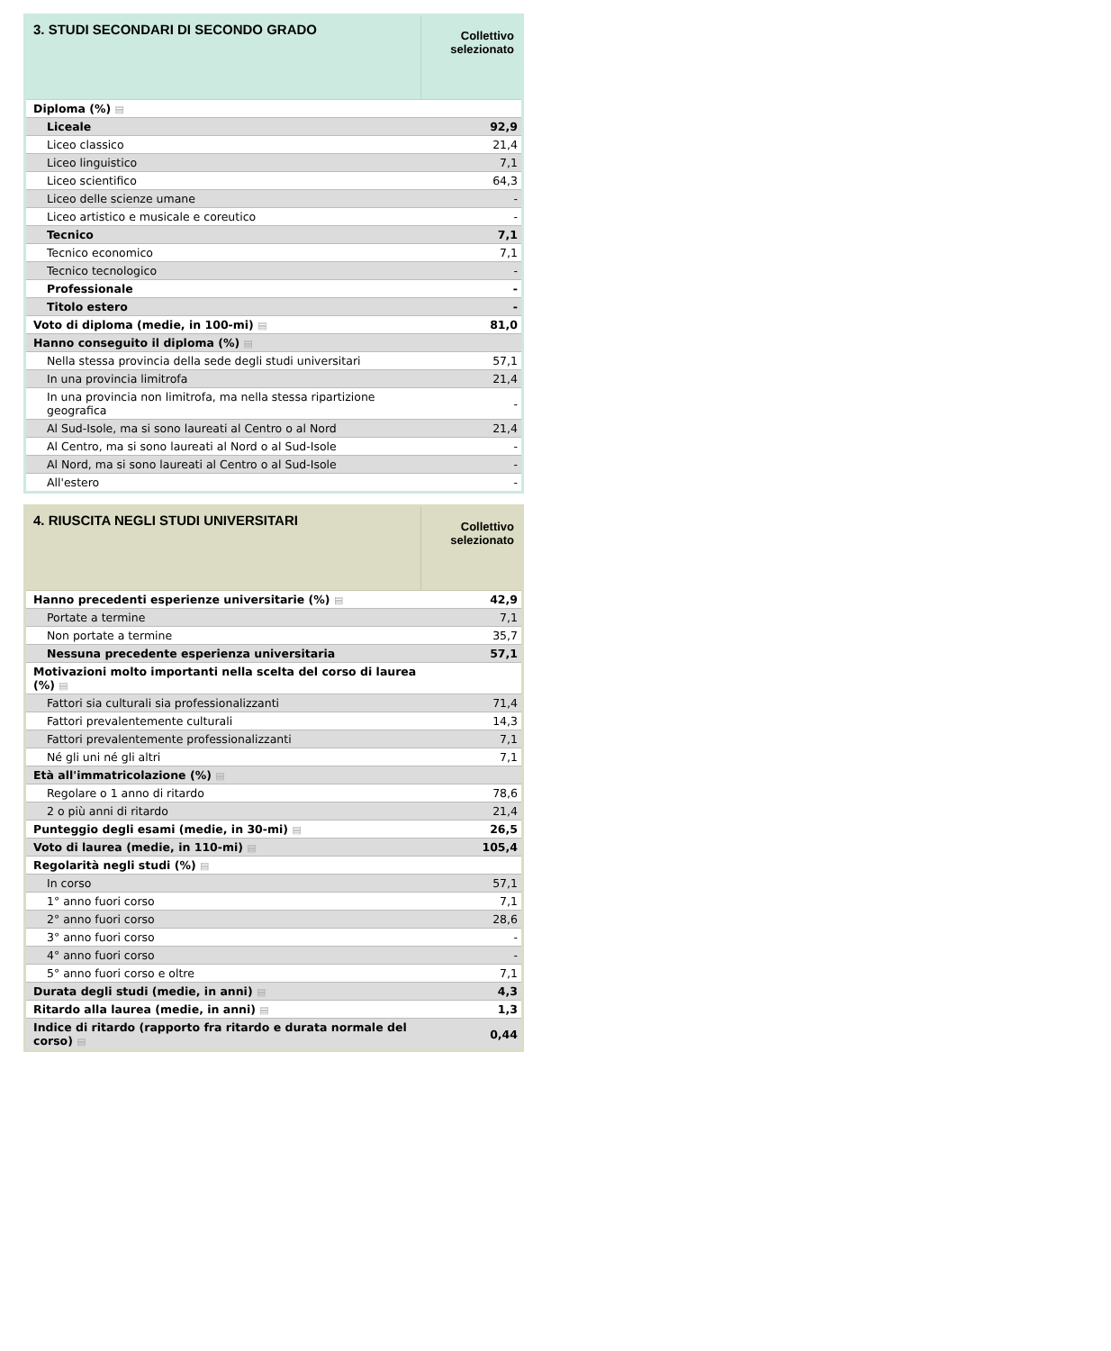| 3. STUDI SECONDARI DI SECONDO GRADO | Collettivo selezionato |
| --- | --- |
| Diploma (%) ▤ | |
| Liceale | 92,9 |
| Liceo classico | 21,4 |
| Liceo linguistico | 7,1 |
| Liceo scientifico | 64,3 |
| Liceo delle scienze umane | - |
| Liceo artistico e musicale e coreutico | - |
| Tecnico | 7,1 |
| Tecnico economico | 7,1 |
| Tecnico tecnologico | - |
| Professionale | - |
| Titolo estero | - |
| Voto di diploma (medie, in 100-mi) ▤ | 81,0 |
| Hanno conseguito il diploma (%) ▤ | |
| Nella stessa provincia della sede degli studi universitari | 57,1 |
| In una provincia limitrofa | 21,4 |
| In una provincia non limitrofa, ma nella stessa ripartizione geografica | - |
| Al Sud-Isole, ma si sono laureati al Centro o al Nord | 21,4 |
| Al Centro, ma si sono laureati al Nord o al Sud-Isole | - |
| Al Nord, ma si sono laureati al Centro o al Sud-Isole | - |
| All'estero | - |
| 4. RIUSCITA NEGLI STUDI UNIVERSITARI | Collettivo selezionato |
| --- | --- |
| Hanno precedenti esperienze universitarie (%) ▤ | 42,9 |
| Portate a termine | 7,1 |
| Non portate a termine | 35,7 |
| Nessuna precedente esperienza universitaria | 57,1 |
| Motivazioni molto importanti nella scelta del corso di laurea (%) ▤ | |
| Fattori sia culturali sia professionalizzanti | 71,4 |
| Fattori prevalentemente culturali | 14,3 |
| Fattori prevalentemente professionalizzanti | 7,1 |
| Né gli uni né gli altri | 7,1 |
| Età all'immatricolazione (%) ▤ | |
| Regolare o 1 anno di ritardo | 78,6 |
| 2 o più anni di ritardo | 21,4 |
| Punteggio degli esami (medie, in 30-mi) ▤ | 26,5 |
| Voto di laurea (medie, in 110-mi) ▤ | 105,4 |
| Regolarità negli studi (%) ▤ | |
| In corso | 57,1 |
| 1° anno fuori corso | 7,1 |
| 2° anno fuori corso | 28,6 |
| 3° anno fuori corso | - |
| 4° anno fuori corso | - |
| 5° anno fuori corso e oltre | 7,1 |
| Durata degli studi (medie, in anni) ▤ | 4,3 |
| Ritardo alla laurea (medie, in anni) ▤ | 1,3 |
| Indice di ritardo (rapporto fra ritardo e durata normale del corso) ▤ | 0,44 |